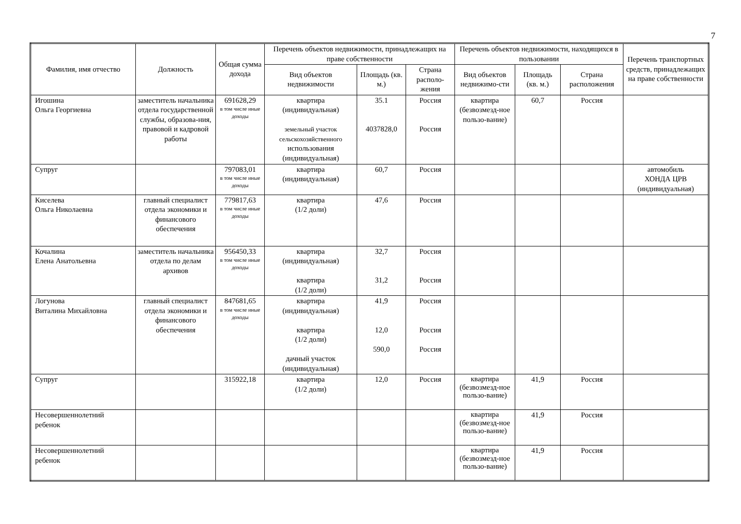7
| Фамилия, имя отчество | Должность | Общая сумма дохода | Перечень объектов недвижимости, принадлежащих на праве собственности | | | Перечень объектов недвижимости, находящихся в пользовании | | | Перечень транспортных средств, принадлежащих на праве собственности |
| --- | --- | --- | --- | --- | --- | --- | --- | --- | --- |
| | | | Вид объектов недвижимости | Площадь (кв. м.) | Страна располо-жения | Вид объектов недвижимо-сти | Площадь (кв. м.) | Страна расположения | |
| Игошина Ольга Георгиевна | заместитель начальника отдела государственной службы, образова-ния, правовой и кадровой работы | 691628,29 в том числе иные доходы | квартира (индивидуальная) земельный участок сельскохозяйственного использования (индивидуальная) | 35.1 4037828,0 | Россия Россия | квартира (безвозмезд-ное пользо-вание) | 60,7 | Россия | |
| Супруг | | 797083,01 в том числе иные доходы | квартира (индивидуальная) | 60,7 | Россия | | | | автомобиль ХОНДА ЦРВ (индивидуальная) |
| Киселева Ольга Николаевна | главный специалист отдела экономики и финансового обеспечения | 779817,63 в том числе иные доходы | квартира (1/2 доли) | 47,6 | Россия | | | | |
| Кочалина Елена Анатольевна | заместитель начальника отдела по делам архивов | 956450,33 в том числе иные доходы | квартира (индивидуальная) квартира (1/2 доли) | 32,7 31,2 | Россия Россия | | | | |
| Логунова Виталина Михайловна | главный специалист отдела экономики и финансового обеспечения | 847681,65 в том числе иные доходы | квартира (индивидуальная) квартира (1/2 доли) дачный участок (индивидуальная) | 41,9 12,0 590,0 | Россия Россия Россия | | | | |
| Супруг | | 315922,18 | квартира (1/2 доли) | 12,0 | Россия | квартира (безвозмезд-ное пользо-вание) | 41,9 | Россия | |
| Несовершеннолетний ребенок | | | | | | квартира (безвозмезд-ное пользо-вание) | 41,9 | Россия | |
| Несовершеннолетний ребенок | | | | | | квартира (безвозмезд-ное пользо-вание) | 41,9 | Россия | |